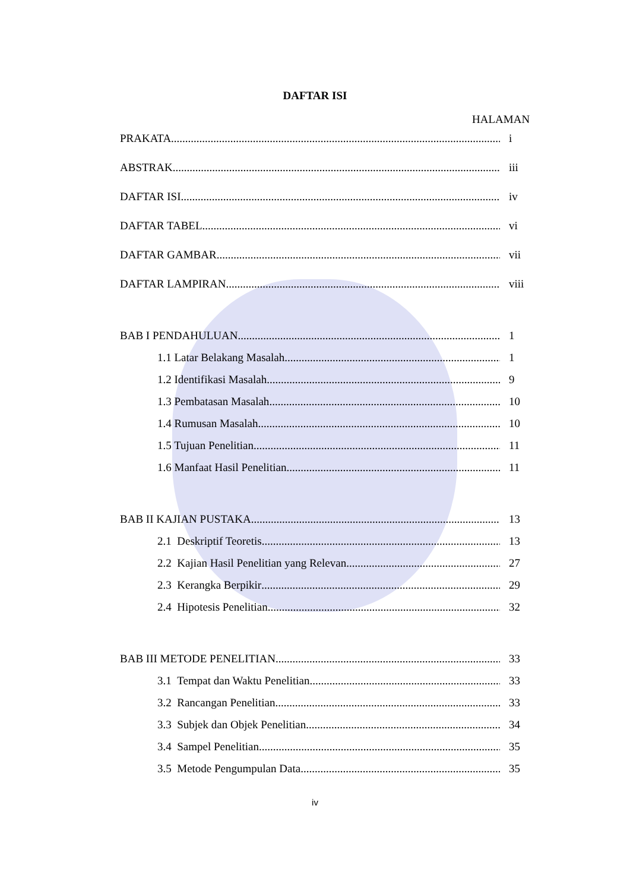DAFTAR ISI
HALAMAN
PRAKATA i
ABSTRAK iii
DAFTAR ISI iv
DAFTAR TABEL vi
DAFTAR GAMBAR vii
DAFTAR LAMPIRAN viii
BAB I PENDAHULUAN 1
1.1 Latar Belakang Masalah 1
1.2 Identifikasi Masalah 9
1.3 Pembatasan Masalah 10
1.4 Rumusan Masalah 10
1.5 Tujuan Penelitian 11
1.6 Manfaat Hasil Penelitian 11
BAB II KAJIAN PUSTAKA 13
2.1 Deskriptif Teoretis 13
2.2 Kajian Hasil Penelitian yang Relevan 27
2.3 Kerangka Berpikir 29
2.4 Hipotesis Penelitian 32
BAB III METODE PENELITIAN 33
3.1 Tempat dan Waktu Penelitian 33
3.2 Rancangan Penelitian 33
3.3 Subjek dan Objek Penelitian 34
3.4 Sampel Penelitian 35
3.5 Metode Pengumpulan Data 35
iv